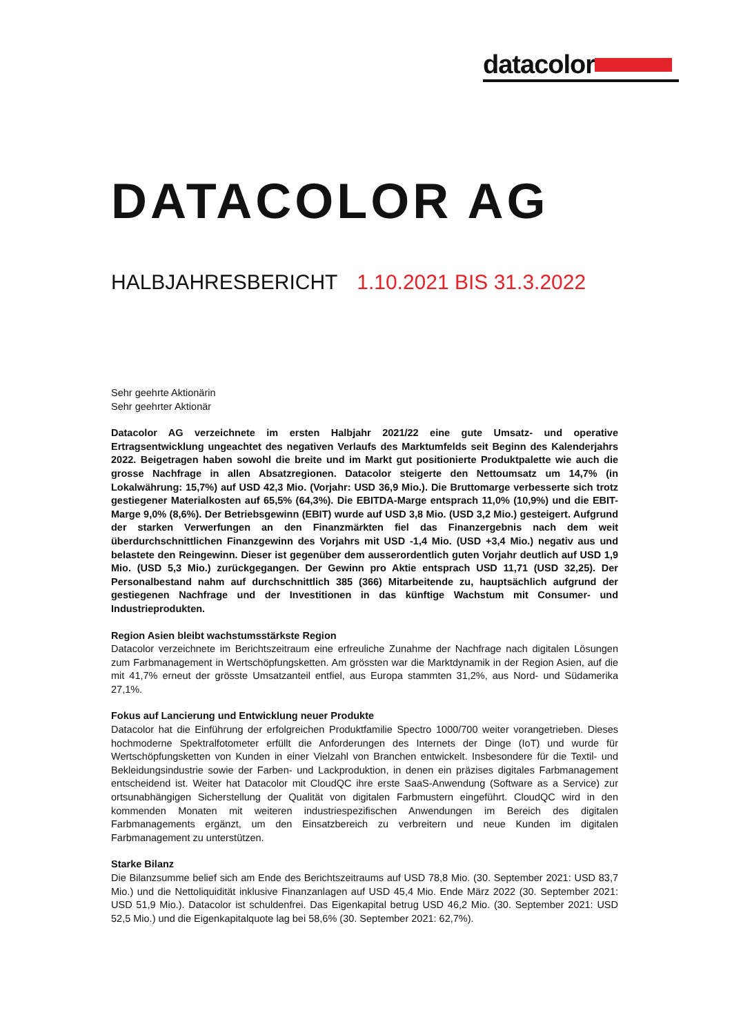datacolor
DATACOLOR AG
HALBJAHRESBERICHT 1.10.2021 BIS 31.3.2022
Sehr geehrte Aktionärin
Sehr geehrter Aktionär
Datacolor AG verzeichnete im ersten Halbjahr 2021/22 eine gute Umsatz- und operative Ertragsentwicklung ungeachtet des negativen Verlaufs des Marktumfelds seit Beginn des Kalenderjahrs 2022. Beigetragen haben sowohl die breite und im Markt gut positionierte Produktpalette wie auch die grosse Nachfrage in allen Absatzregionen. Datacolor steigerte den Nettoumsatz um 14,7% (in Lokalwährung: 15,7%) auf USD 42,3 Mio. (Vorjahr: USD 36,9 Mio.). Die Bruttomarge verbesserte sich trotz gestiegener Materialkosten auf 65,5% (64,3%). Die EBITDA-Marge entsprach 11,0% (10,9%) und die EBIT-Marge 9,0% (8,6%). Der Betriebsgewinn (EBIT) wurde auf USD 3,8 Mio. (USD 3,2 Mio.) gesteigert. Aufgrund der starken Verwerfungen an den Finanzmärkten fiel das Finanzergebnis nach dem weit überdurchschnittlichen Finanzgewinn des Vorjahrs mit USD -1,4 Mio. (USD +3,4 Mio.) negativ aus und belastete den Reingewinn. Dieser ist gegenüber dem ausserordentlich guten Vorjahr deutlich auf USD 1,9 Mio. (USD 5,3 Mio.) zurückgegangen. Der Gewinn pro Aktie entsprach USD 11,71 (USD 32,25). Der Personalbestand nahm auf durchschnittlich 385 (366) Mitarbeitende zu, hauptsächlich aufgrund der gestiegenen Nachfrage und der Investitionen in das künftige Wachstum mit Consumer- und Industrieprodukten.
Region Asien bleibt wachstumsstärkste Region
Datacolor verzeichnete im Berichtszeitraum eine erfreuliche Zunahme der Nachfrage nach digitalen Lösungen zum Farbmanagement in Wertschöpfungsketten. Am grössten war die Marktdynamik in der Region Asien, auf die mit 41,7% erneut der grösste Umsatzanteil entfiel, aus Europa stammten 31,2%, aus Nord- und Südamerika 27,1%.
Fokus auf Lancierung und Entwicklung neuer Produkte
Datacolor hat die Einführung der erfolgreichen Produktfamilie Spectro 1000/700 weiter vorangetrieben. Dieses hochmoderne Spektralfotometer erfüllt die Anforderungen des Internets der Dinge (IoT) und wurde für Wertschöpfungsketten von Kunden in einer Vielzahl von Branchen entwickelt. Insbesondere für die Textil- und Bekleidungsindustrie sowie der Farben- und Lackproduktion, in denen ein präzises digitales Farbmanagement entscheidend ist. Weiter hat Datacolor mit CloudQC ihre erste SaaS-Anwendung (Software as a Service) zur ortsunabhängigen Sicherstellung der Qualität von digitalen Farbmustern eingeführt. CloudQC wird in den kommenden Monaten mit weiteren industriespezifischen Anwendungen im Bereich des digitalen Farbmanagements ergänzt, um den Einsatzbereich zu verbreitern und neue Kunden im digitalen Farbmanagement zu unterstützen.
Starke Bilanz
Die Bilanzsumme belief sich am Ende des Berichtszeitraums auf USD 78,8 Mio. (30. September 2021: USD 83,7 Mio.) und die Nettoliquidität inklusive Finanzanlagen auf USD 45,4 Mio. Ende März 2022 (30. September 2021: USD 51,9 Mio.). Datacolor ist schuldenfrei. Das Eigenkapital betrug USD 46,2 Mio. (30. September 2021: USD 52,5 Mio.) und die Eigenkapitalquote lag bei 58,6% (30. September 2021: 62,7%).